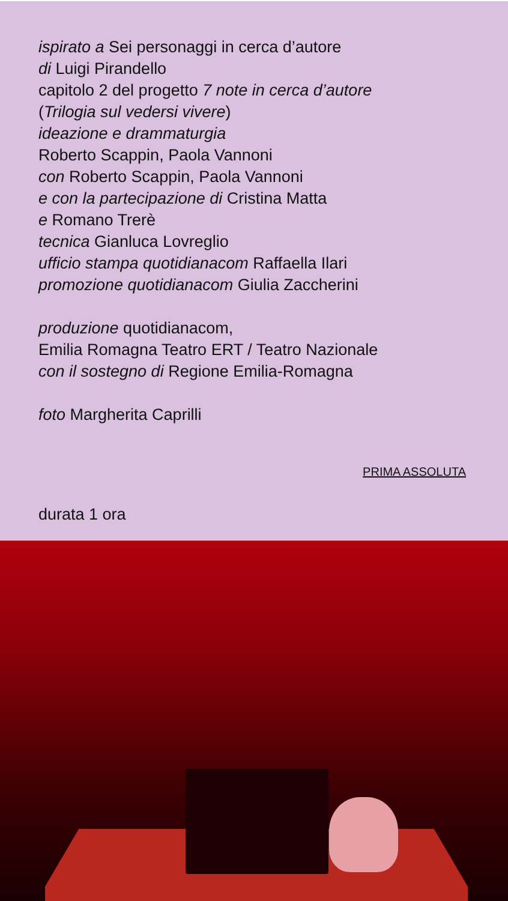ispirato a Sei personaggi in cerca d’autore
di Luigi Pirandello
capitolo 2 del progetto 7 note in cerca d’autore
(Trilogia sul vedersi vivere)
ideazione e drammaturgia
Roberto Scappin, Paola Vannoni
con Roberto Scappin, Paola Vannoni
e con la partecipazione di Cristina Matta
e Romano Trerè
tecnica Gianluca Lovreglio
ufficio stampa quotidianacom Raffaella Ilari
promozione quotidianacom Giulia Zaccherini
produzione quotidianacom,
Emilia Romagna Teatro ERT / Teatro Nazionale
con il sostegno di Regione Emilia-Romagna
foto Margherita Caprilli
PRIMA ASSOLUTA
durata 1 ora